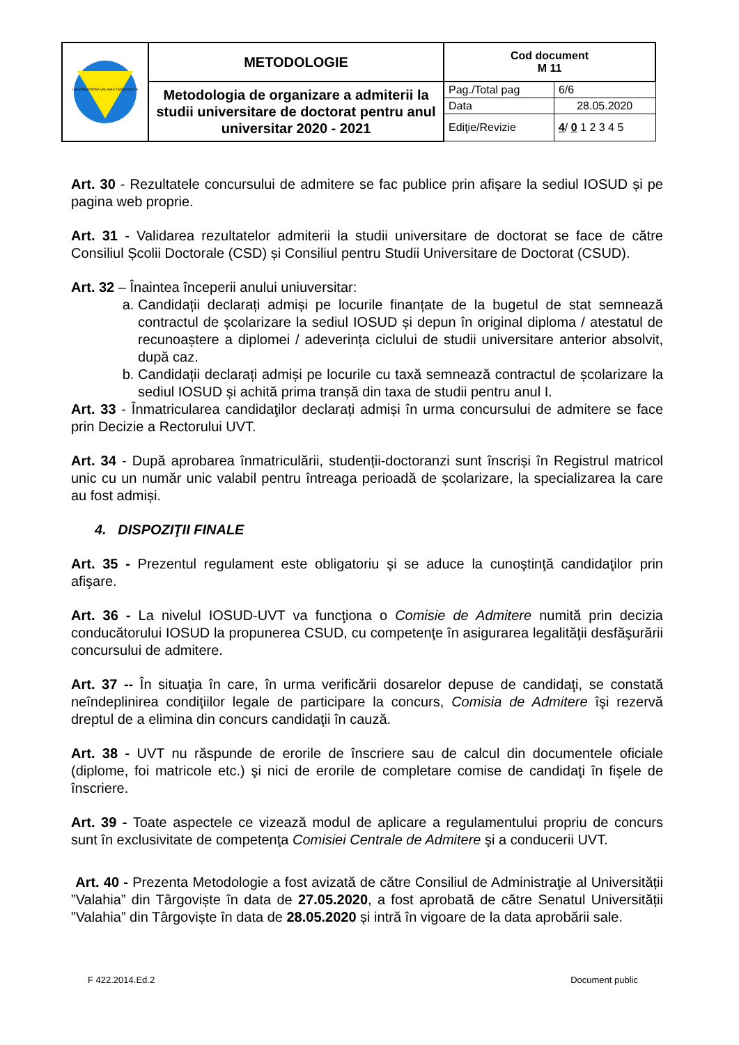| UNIVERSITATEA VALAHIA TÂRGOVIŞTE | METODOLOGIE | Cod document M 11 | |
| | Metodologia de organizare a admiterii la studii universitare de doctorat pentru anul universitar 2020 - 2021 | Pag./Total pag | 6/6 |
| | | Data | 28.05.2020 |
| | | Ediţie/Revizie | 4 / 0 1 2 3 4 5 |
Art. 30 - Rezultatele concursului de admitere se fac publice prin afișare la sediul IOSUD și pe pagina web proprie.
Art. 31 - Validarea rezultatelor admiterii la studii universitare de doctorat se face de către Consiliul Școlii Doctorale (CSD) și Consiliul pentru Studii Universitare de Doctorat (CSUD).
Art. 32 – Înaintea începerii anului uniuversitar:
a. Candidații declarați admiși pe locurile finanțate de la bugetul de stat semnează contractul de școlarizare la sediul IOSUD și depun în original diploma / atestatul de recunoaștere a diplomei / adeverința ciclului de studii universitare anterior absolvit, după caz.
b. Candidații declarați admiși pe locurile cu taxă semnează contractul de școlarizare la sediul IOSUD și achită prima tranșă din taxa de studii pentru anul I.
Art. 33 - Înmatricularea candidaţilor declarați admiși în urma concursului de admitere se face prin Decizie a Rectorului UVT.
Art. 34 - După aprobarea înmatriculării, studenții-doctoranzi sunt înscriși în Registrul matricol unic cu un număr unic valabil pentru întreaga perioadă de școlarizare, la specializarea la care au fost admiși.
4. DISPOZIŢII FINALE
Art. 35 - Prezentul regulament este obligatoriu şi se aduce la cunoştinţă candidaţilor prin afişare.
Art. 36 - La nivelul IOSUD-UVT va funcţiona o Comisie de Admitere numită prin decizia conducătorului IOSUD la propunerea CSUD, cu competenţe în asigurarea legalităţii desfăşurării concursului de admitere.
Art. 37 -- În situaţia în care, în urma verificării dosarelor depuse de candidaţi, se constată neîndeplinirea condiţiilor legale de participare la concurs, Comisia de Admitere îşi rezervă dreptul de a elimina din concurs candidaţii în cauză.
Art. 38 - UVT nu răspunde de erorile de înscriere sau de calcul din documentele oficiale (diplome, foi matricole etc.) şi nici de erorile de completare comise de candidaţi în fişele de înscriere.
Art. 39 - Toate aspectele ce vizează modul de aplicare a regulamentului propriu de concurs sunt în exclusivitate de competenţa Comisiei Centrale de Admitere şi a conducerii UVT.
Art. 40 - Prezenta Metodologie a fost avizată de către Consiliul de Administraţie al Universității ”Valahia” din Târgoviște în data de 27.05.2020, a fost aprobată de către Senatul Universității ”Valahia” din Târgoviște în data de 28.05.2020 și intră în vigoare de la data aprobării sale.
F 422.2014.Ed.2 Document public